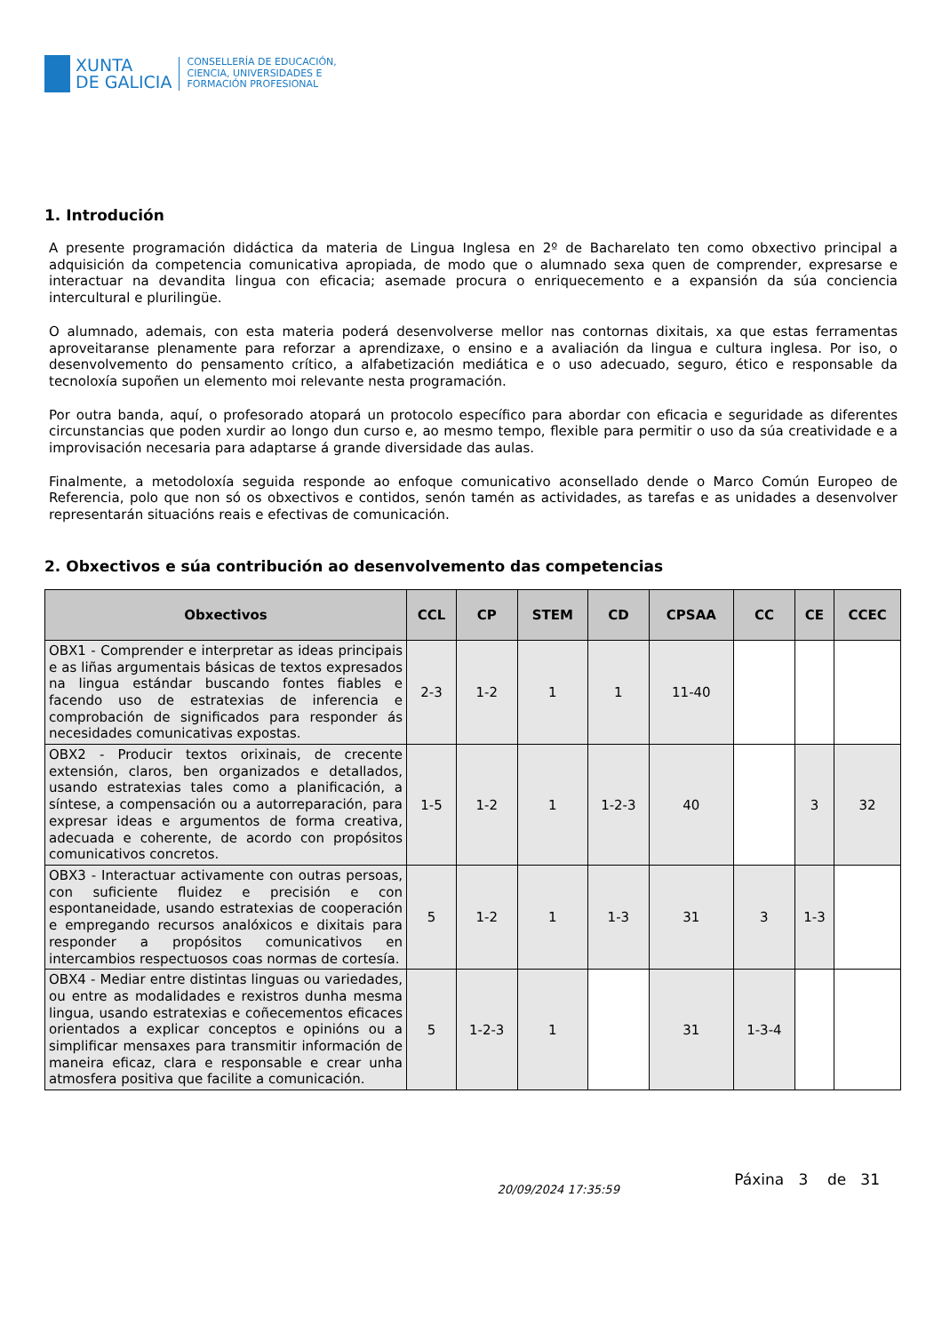XUNTA
DE GALICIA
CONSELLERÍA DE EDUCACIÓN,
CIENCIA, UNIVERSIDADES E
FORMACIÓN PROFESIONAL
1. Introdución
A presente programación didáctica da materia de Lingua Inglesa en 2º de Bacharelato ten como obxectivo principal a adquisición da competencia comunicativa apropiada, de modo que o alumnado sexa quen de comprender, expresarse e interactuar na devandita lingua con eficacia; asemade procura o enriquecemento e a expansión da súa conciencia intercultural e plurilingüe.
O alumnado, ademais, con esta materia poderá desenvolverse mellor nas contornas dixitais, xa que estas ferramentas aproveitaranse plenamente para reforzar a aprendizaxe, o ensino e a avaliación da lingua e cultura inglesa. Por iso, o desenvolvemento do pensamento crítico, a alfabetización mediática e o uso adecuado, seguro, ético e responsable da tecnoloxía supoñen un elemento moi relevante nesta programación.
Por outra banda, aquí, o profesorado atopará un protocolo específico para abordar con eficacia e seguridade as diferentes circunstancias que poden xurdir ao longo dun curso e, ao mesmo tempo, flexible para permitir o uso da súa creatividade e a improvisación necesaria para adaptarse á grande diversidade das aulas.
Finalmente, a metodoloxía seguida responde ao enfoque comunicativo aconsellado dende o Marco Común Europeo de Referencia, polo que non só os obxectivos e contidos, senón tamén as actividades, as tarefas e as unidades a desenvolver representarán situacións reais e efectivas de comunicación.
2. Obxectivos e súa contribución ao desenvolvemento das competencias
| Obxectivos | CCL | CP | STEM | CD | CPSAA | CC | CE | CCEC |
| --- | --- | --- | --- | --- | --- | --- | --- | --- |
| OBX1 - Comprender e interpretar as ideas principais e as liñas argumentais básicas de textos expresados na lingua estándar buscando fontes fiables e facendo uso de estratexias de inferencia e comprobación de significados para responder ás necesidades comunicativas expostas. | 2-3 | 1-2 | 1 | 1 | 11-40 | | | |
| OBX2 - Producir textos orixinais, de crecente extensión, claros, ben organizados e detallados, usando estratexias tales como a planificación, a síntese, a compensación ou a autorreparación, para expresar ideas e argumentos de forma creativa, adecuada e coherente, de acordo con propósitos comunicativos concretos. | 1-5 | 1-2 | 1 | 1-2-3 | 40 | | 3 | 32 |
| OBX3 - Interactuar activamente con outras persoas, con suficiente fluidez e precisión e con espontaneidade, usando estratexias de cooperación e empregando recursos analóxicos e dixitais para responder a propósitos comunicativos en intercambios respectuosos coas normas de cortesía. | 5 | 1-2 | 1 | 1-3 | 31 | 3 | 1-3 | |
| OBX4 - Mediar entre distintas linguas ou variedades, ou entre as modalidades e rexistros dunha mesma lingua, usando estratexias e coñecementos eficaces orientados a explicar conceptos e opinións ou a simplificar mensaxes para transmitir información de maneira eficaz, clara e responsable e crear unha atmosfera positiva que facilite a comunicación. | 5 | 1-2-3 | 1 | | 31 | 1-3-4 | | |
20/09/2024 17:35:59 Páxina 3 de 31